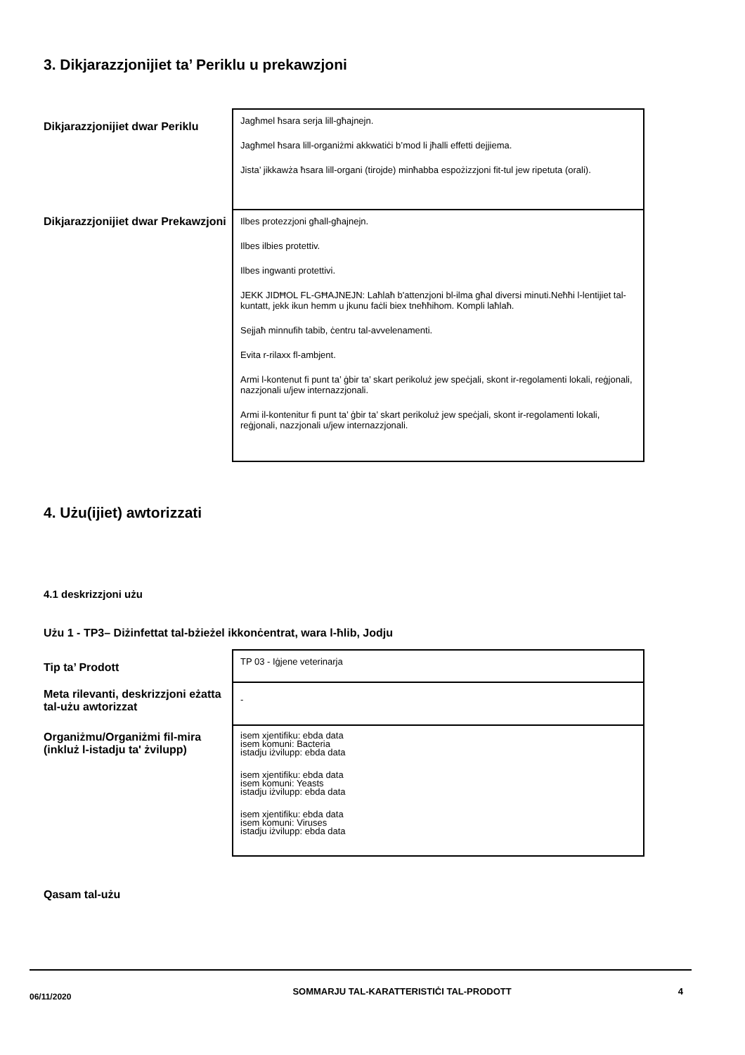3. Dikjarazzjonijiet ta’ Periklu u prekawzjoni
| Dikjarazzjonijiet dwar Periklu | Jagħmel ħsara serja lill-għajnejn. Jagħmel ħsara lill-organiżmi akkwatiċi b’mod li jħalli effetti dejjiema. Jista’ jikkawża ħsara lill-organi (tirojde) minħabba espożizzjoni fit-tul jew ripetuta (orali). |
| Dikjarazzjonijiet dwar Prekawzjoni | Ilbes protezzjoni għall-għajnejn. Ilbes ilbies protettiv. Ilbes ingwanti protettivi. JEKK JIDĦOL FL-GĦAJNEJN: Laħlaħ b'attenzjoni bl-ilma għal diversi minuti.Neħħi l-lentijiet tal-kuntatt, jekk ikun hemm u jkunu faċli biex tneħħihom. Kompli laħlaħ. Sejjaħ minnufih tabib, ċentru tal-avvelenamenti. Evita r-rilaxx fl-ambjent. Armi l-kontenut fi punt ta’ ġbir ta’ skart perikoluż jew speċjali, skont ir-regolamenti lokali, reġjonali, nazzjonali u/jew internazzjonali. Armi il-kontenitur fi punt ta’ ġbir ta’ skart perikoluż jew speċjali, skont ir-regolamenti lokali, reġjonali, nazzjonali u/jew internazzjonali. |
4. Użu(ijiet) awtorizzati
4.1 deskrizzjoni użu
Użu 1 - TP3– Diżinfettat tal-bżieżel ikkonċentrat, wara l-ħlib, Jodju
| Tip ta’ Prodott | TP 03 - Iġjene veterinarja |
| Meta rilevanti, deskrizzjoni eżatta tal-użu awtorizzat | - |
| Organiżmu/Organiżmi fil-mira (inkluż l-istadju ta' żvilupp) | isem xjentifiku: ebda data isem komuni: Bacteria istadju iżvilupp: ebda data isem xjentifiku: ebda data isem komuni: Yeasts istadju iżvilupp: ebda data isem xjentifiku: ebda data isem komuni: Viruses istadju iżvilupp: ebda data |
Qasam tal-użu
06/11/2020
SOMMARJU TAL-KARATTERISTIĊI TAL-PRODOTT 4